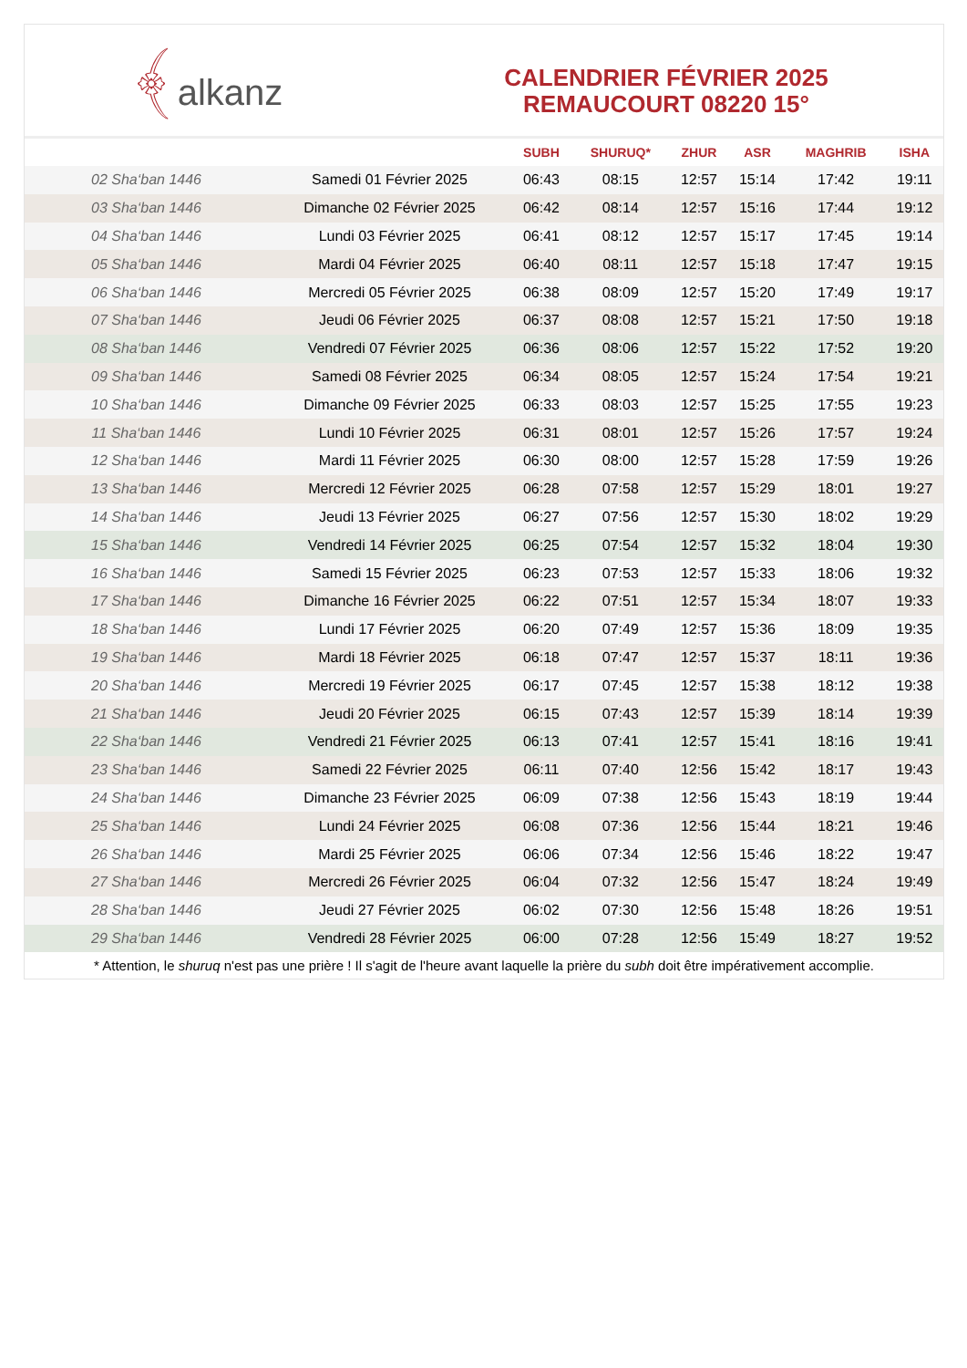﴾alkanz
CALENDRIER FÉVRIER 2025
REMAUCOURT 08220 15°
| | | SUBH | SHURUQ* | ZHUR | ASR | MAGHRIB | ISHA |
| --- | --- | --- | --- | --- | --- | --- | --- |
| 02 Sha‘ban 1446 | Samedi 01 Février 2025 | 06:43 | 08:15 | 12:57 | 15:14 | 17:42 | 19:11 |
| 03 Sha‘ban 1446 | Dimanche 02 Février 2025 | 06:42 | 08:14 | 12:57 | 15:16 | 17:44 | 19:12 |
| 04 Sha‘ban 1446 | Lundi 03 Février 2025 | 06:41 | 08:12 | 12:57 | 15:17 | 17:45 | 19:14 |
| 05 Sha‘ban 1446 | Mardi 04 Février 2025 | 06:40 | 08:11 | 12:57 | 15:18 | 17:47 | 19:15 |
| 06 Sha‘ban 1446 | Mercredi 05 Février 2025 | 06:38 | 08:09 | 12:57 | 15:20 | 17:49 | 19:17 |
| 07 Sha‘ban 1446 | Jeudi 06 Février 2025 | 06:37 | 08:08 | 12:57 | 15:21 | 17:50 | 19:18 |
| 08 Sha‘ban 1446 | Vendredi 07 Février 2025 | 06:36 | 08:06 | 12:57 | 15:22 | 17:52 | 19:20 |
| 09 Sha‘ban 1446 | Samedi 08 Février 2025 | 06:34 | 08:05 | 12:57 | 15:24 | 17:54 | 19:21 |
| 10 Sha‘ban 1446 | Dimanche 09 Février 2025 | 06:33 | 08:03 | 12:57 | 15:25 | 17:55 | 19:23 |
| 11 Sha‘ban 1446 | Lundi 10 Février 2025 | 06:31 | 08:01 | 12:57 | 15:26 | 17:57 | 19:24 |
| 12 Sha‘ban 1446 | Mardi 11 Février 2025 | 06:30 | 08:00 | 12:57 | 15:28 | 17:59 | 19:26 |
| 13 Sha‘ban 1446 | Mercredi 12 Février 2025 | 06:28 | 07:58 | 12:57 | 15:29 | 18:01 | 19:27 |
| 14 Sha‘ban 1446 | Jeudi 13 Février 2025 | 06:27 | 07:56 | 12:57 | 15:30 | 18:02 | 19:29 |
| 15 Sha‘ban 1446 | Vendredi 14 Février 2025 | 06:25 | 07:54 | 12:57 | 15:32 | 18:04 | 19:30 |
| 16 Sha‘ban 1446 | Samedi 15 Février 2025 | 06:23 | 07:53 | 12:57 | 15:33 | 18:06 | 19:32 |
| 17 Sha‘ban 1446 | Dimanche 16 Février 2025 | 06:22 | 07:51 | 12:57 | 15:34 | 18:07 | 19:33 |
| 18 Sha‘ban 1446 | Lundi 17 Février 2025 | 06:20 | 07:49 | 12:57 | 15:36 | 18:09 | 19:35 |
| 19 Sha‘ban 1446 | Mardi 18 Février 2025 | 06:18 | 07:47 | 12:57 | 15:37 | 18:11 | 19:36 |
| 20 Sha‘ban 1446 | Mercredi 19 Février 2025 | 06:17 | 07:45 | 12:57 | 15:38 | 18:12 | 19:38 |
| 21 Sha‘ban 1446 | Jeudi 20 Février 2025 | 06:15 | 07:43 | 12:57 | 15:39 | 18:14 | 19:39 |
| 22 Sha‘ban 1446 | Vendredi 21 Février 2025 | 06:13 | 07:41 | 12:57 | 15:41 | 18:16 | 19:41 |
| 23 Sha‘ban 1446 | Samedi 22 Février 2025 | 06:11 | 07:40 | 12:56 | 15:42 | 18:17 | 19:43 |
| 24 Sha‘ban 1446 | Dimanche 23 Février 2025 | 06:09 | 07:38 | 12:56 | 15:43 | 18:19 | 19:44 |
| 25 Sha‘ban 1446 | Lundi 24 Février 2025 | 06:08 | 07:36 | 12:56 | 15:44 | 18:21 | 19:46 |
| 26 Sha‘ban 1446 | Mardi 25 Février 2025 | 06:06 | 07:34 | 12:56 | 15:46 | 18:22 | 19:47 |
| 27 Sha‘ban 1446 | Mercredi 26 Février 2025 | 06:04 | 07:32 | 12:56 | 15:47 | 18:24 | 19:49 |
| 28 Sha‘ban 1446 | Jeudi 27 Février 2025 | 06:02 | 07:30 | 12:56 | 15:48 | 18:26 | 19:51 |
| 29 Sha‘ban 1446 | Vendredi 28 Février 2025 | 06:00 | 07:28 | 12:56 | 15:49 | 18:27 | 19:52 |
* Attention, le shuruq n'est pas une prière ! Il s'agit de l'heure avant laquelle la prière du subh doit être impérativement accomplie.